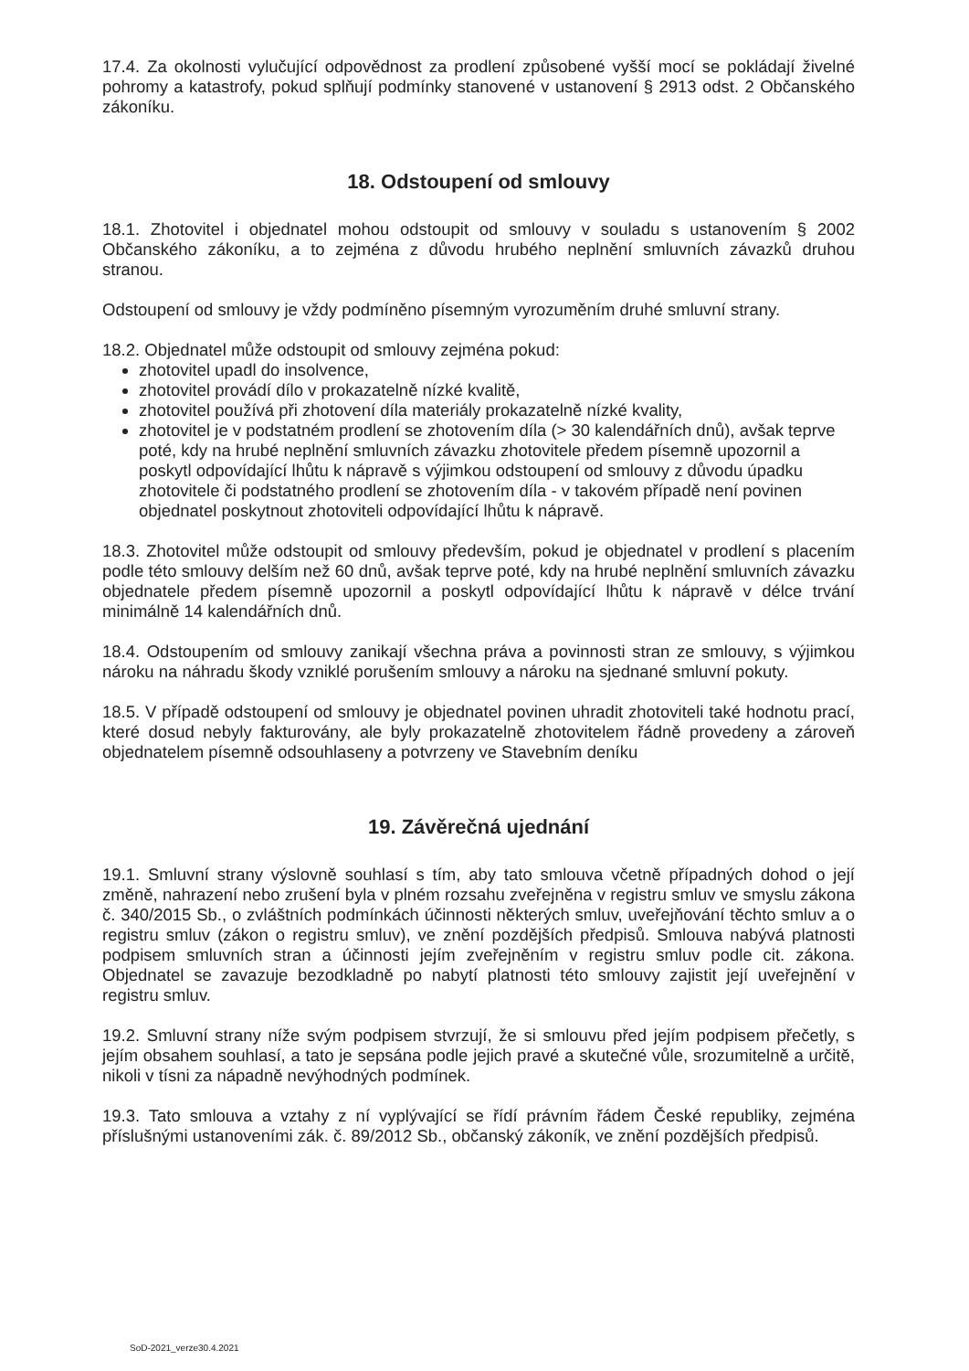17.4. Za okolnosti vylučující odpovědnost za prodlení způsobené vyšší mocí se pokládají živelné pohromy a katastrofy, pokud splňují podmínky stanovené v ustanovení § 2913 odst. 2 Občanského zákoníku.
18. Odstoupení od smlouvy
18.1. Zhotovitel i objednatel mohou odstoupit od smlouvy v souladu s ustanovením § 2002 Občanského zákoníku, a to zejména z důvodu hrubého neplnění smluvních závazků druhou stranou.
Odstoupení od smlouvy je vždy podmíněno písemným vyrozuměním druhé smluvní strany.
18.2. Objednatel může odstoupit od smlouvy zejména pokud:
zhotovitel upadl do insolvence,
zhotovitel provádí dílo v prokazatelně nízké kvalitě,
zhotovitel používá při zhotovení díla materiály prokazatelně nízké kvality,
zhotovitel je v podstatném prodlení se zhotovením díla (> 30 kalendářních dnů), avšak teprve poté, kdy na hrubé neplnění smluvních závazku zhotovitele předem písemně upozornil a poskytl odpovídající lhůtu k nápravě s výjimkou odstoupení od smlouvy z důvodu úpadku zhotovitele či podstatného prodlení se zhotovením díla - v takovém případě není povinen objednatel poskytnout zhotoviteli odpovídající lhůtu k nápravě.
18.3. Zhotovitel může odstoupit od smlouvy především, pokud je objednatel v prodlení s placením podle této smlouvy delším než 60 dnů, avšak teprve poté, kdy na hrubé neplnění smluvních závazku objednatele předem písemně upozornil a poskytl odpovídající lhůtu k nápravě v délce trvání minimálně 14 kalendářních dnů.
18.4. Odstoupením od smlouvy zanikají všechna práva a povinnosti stran ze smlouvy, s výjimkou nároku na náhradu škody vzniklé porušením smlouvy a nároku na sjednané smluvní pokuty.
18.5. V případě odstoupení od smlouvy je objednatel povinen uhradit zhotoviteli také hodnotu prací, které dosud nebyly fakturovány, ale byly prokazatelně zhotovitelem řádně provedeny a zároveň objednatelem písemně odsouhlaseny a potvrzeny ve Stavebním deníku
19. Závěrečná ujednání
19.1. Smluvní strany výslovně souhlasí s tím, aby tato smlouva včetně případných dohod o její změně, nahrazení nebo zrušení byla v plném rozsahu zveřejněna v registru smluv ve smyslu zákona č. 340/2015 Sb., o zvláštních podmínkách účinnosti některých smluv, uveřejňování těchto smluv a o registru smluv (zákon o registru smluv), ve znění pozdějších předpisů. Smlouva nabývá platnosti podpisem smluvních stran a účinnosti jejím zveřejněním v registru smluv podle cit. zákona. Objednatel se zavazuje bezodkladně po nabytí platnosti této smlouvy zajistit její uveřejnění v registru smluv.
19.2. Smluvní strany níže svým podpisem stvrzují, že si smlouvu před jejím podpisem přečetly, s jejím obsahem souhlasí, a tato je sepsána podle jejich pravé a skutečné vůle, srozumitelně a určitě, nikoli v tísni za nápadně nevýhodných podmínek.
19.3. Tato smlouva a vztahy z ní vyplývající se řídí právním řádem České republiky, zejména příslušnými ustanoveními zák. č. 89/2012 Sb., občanský zákoník, ve znění pozdějších předpisů.
SoD-2021_verze30.4.2021